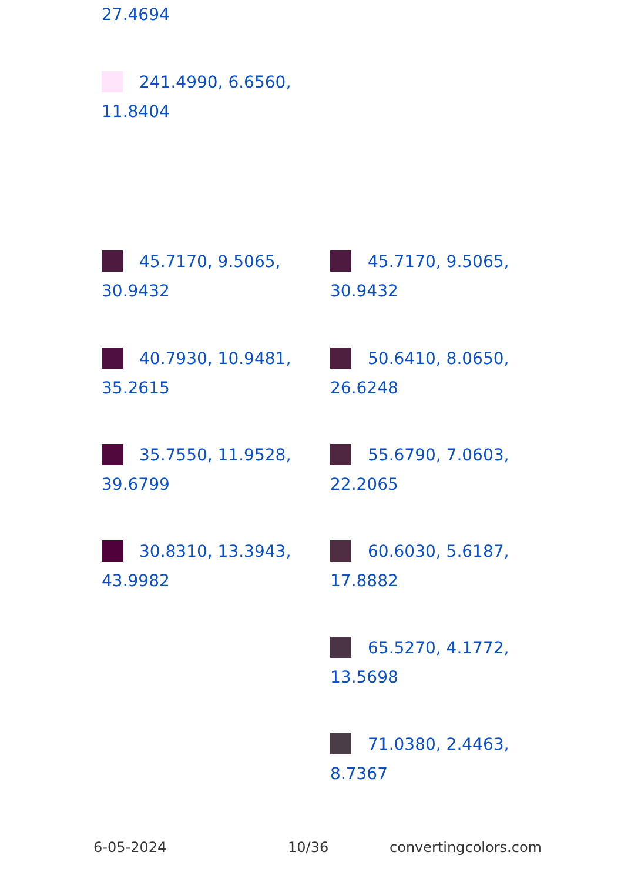27.4694
241.4990, 6.6560, 11.8404
45.7170, 9.5065, 30.9432
45.7170, 9.5065, 30.9432
40.7930, 10.9481, 35.2615
50.6410, 8.0650, 26.6248
35.7550, 11.9528, 39.6799
55.6790, 7.0603, 22.2065
30.8310, 13.3943, 43.9982
60.6030, 5.6187, 17.8882
65.5270, 4.1772, 13.5698
71.0380, 2.4463, 8.7367
6-05-2024 10/36 convertingcolors.com